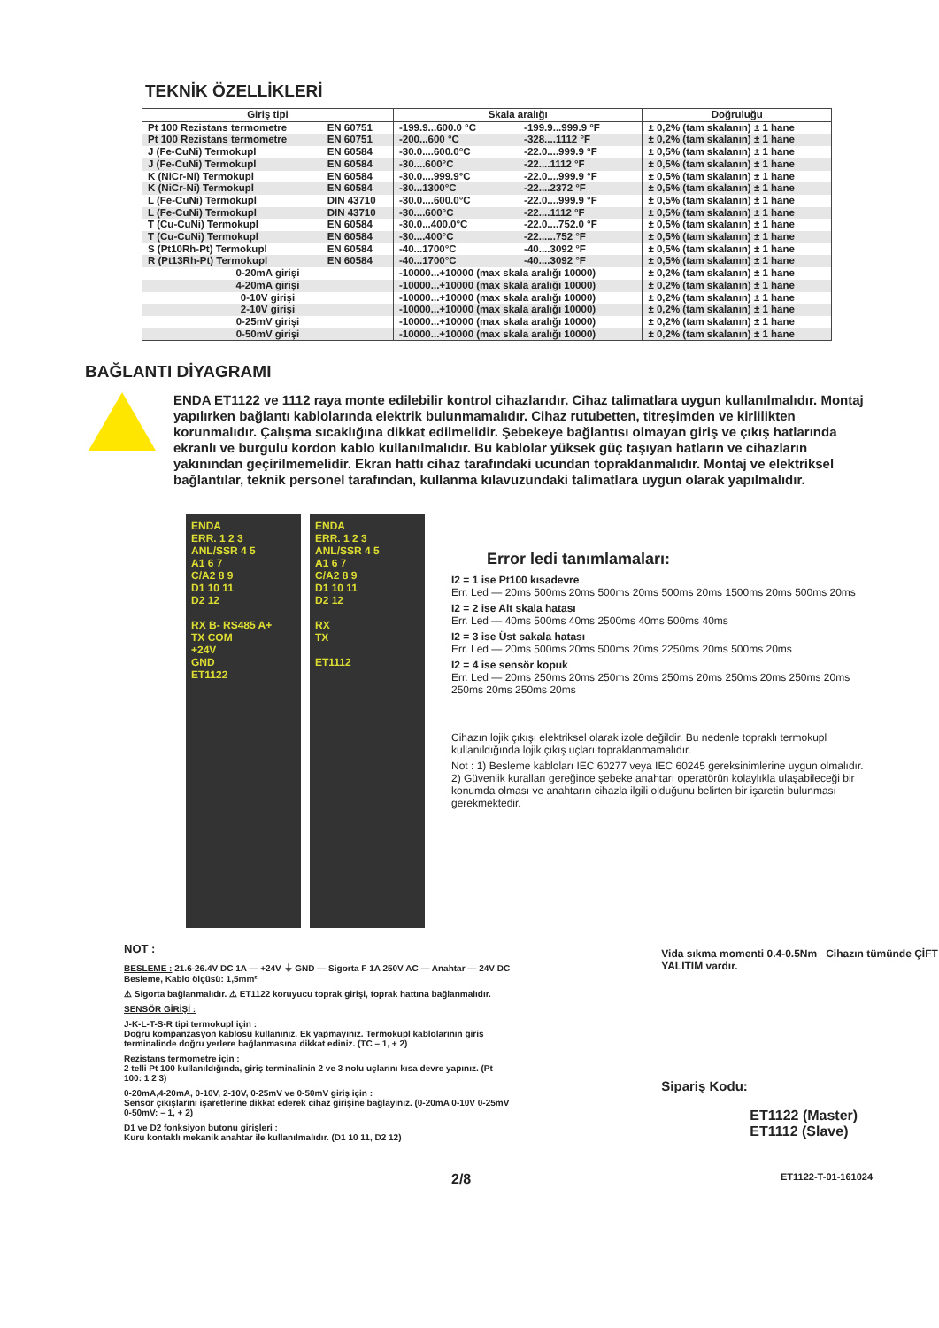TEKNİK ÖZELLİKLERİ
| Giriş tipi | | Skala aralığı | | Doğruluğu |
| --- | --- | --- | --- | --- |
| Pt 100 Rezistans termometre | EN 60751 | -199.9...600.0 °C | -199.9...999.9 °F | ± 0,2% (tam skalanın) ± 1 hane |
| Pt 100 Rezistans termometre | EN 60751 | -200...600 °C | -328....1112 °F | ± 0,2% (tam skalanın) ± 1 hane |
| J (Fe-CuNi) Termokupl | EN 60584 | -30.0....600.0°C | -22.0....999.9 °F | ± 0,5% (tam skalanın) ± 1 hane |
| J (Fe-CuNi) Termokupl | EN 60584 | -30....600°C | -22....1112 °F | ± 0,5% (tam skalanın) ± 1 hane |
| K (NiCr-Ni) Termokupl | EN 60584 | -30.0....999.9°C | -22.0....999.9 °F | ± 0,5% (tam skalanın) ± 1 hane |
| K (NiCr-Ni) Termokupl | EN 60584 | -30...1300°C | -22....2372 °F | ± 0,5% (tam skalanın) ± 1 hane |
| L (Fe-CuNi) Termokupl | DIN 43710 | -30.0....600.0°C | -22.0....999.9 °F | ± 0,5% (tam skalanın) ± 1 hane |
| L (Fe-CuNi) Termokupl | DIN 43710 | -30....600°C | -22....1112 °F | ± 0,5% (tam skalanın) ± 1 hane |
| T (Cu-CuNi) Termokupl | EN 60584 | -30.0...400.0°C | -22.0....752.0 °F | ± 0,5% (tam skalanın) ± 1 hane |
| T (Cu-CuNi) Termokupl | EN 60584 | -30....400°C | -22......752 °F | ± 0,5% (tam skalanın) ± 1 hane |
| S (Pt10Rh-Pt) Termokupl | EN 60584 | -40...1700°C | -40....3092 °F | ± 0,5% (tam skalanın) ± 1 hane |
| R (Pt13Rh-Pt) Termokupl | EN 60584 | -40...1700°C | -40....3092 °F | ± 0,5% (tam skalanın) ± 1 hane |
| 0-20mA girişi | | -10000...+10000 (max skala aralığı 10000) | | ± 0,2% (tam skalanın) ± 1 hane |
| 4-20mA girişi | | -10000...+10000 (max skala aralığı 10000) | | ± 0,2% (tam skalanın) ± 1 hane |
| 0-10V girişi | | -10000...+10000 (max skala aralığı 10000) | | ± 0,2% (tam skalanın) ± 1 hane |
| 2-10V girişi | | -10000...+10000 (max skala aralığı 10000) | | ± 0,2% (tam skalanın) ± 1 hane |
| 0-25mV girişi | | -10000...+10000 (max skala aralığı 10000) | | ± 0,2% (tam skalanın) ± 1 hane |
| 0-50mV girişi | | -10000...+10000 (max skala aralığı 10000) | | ± 0,2% (tam skalanın) ± 1 hane |
BAĞLANTI DİYAGRAMI
ENDA ET1122 ve 1112 raya monte edilebilir kontrol cihazlarıdır. Cihaz talimatlara uygun kullanılmalıdır. Montaj yapılırken bağlantı kablolarında elektrik bulunmamalıdır. Cihaz rutubetten, titreşimden ve kirlilikten korunmalıdır. Çalışma sıcaklığına dikkat edilmelidir. Şebekeye bağlantısı olmayan giriş ve çıkış hatlarında ekranlı ve burgulu kordon kablo kullanılmalıdır. Bu kablolar yüksek güç taşıyan hatların ve cihazların yakınından geçirilmemelidir. Ekran hattı cihaz tarafındaki ucundan topraklanmalıdır. Montaj ve elektriksel bağlantılar, teknik personel tarafından, kullanma kılavuzundaki talimatlara uygun olarak yapılmalıdır.
ENDA
ERR. 1 2 3
ANL/SSR 4 5
A1 6 7
C/A2 8 9
D1 10 11
D2 12
RX B- RS485 A+
TX COM
+24V
GND
ET1122
ENDA
ERR. 1 2 3
ANL/SSR 4 5
A1 6 7
C/A2 8 9
D1 10 11
D2 12
RX
TX
ET1112
Error ledi tanımlamaları:
I2 = 1 ise Pt100 kısadevre
Err. Led — 20ms 500ms 20ms 500ms 20ms 500ms 20ms 1500ms 20ms 500ms 20ms
I2 = 2 ise Alt skala hatası
Err. Led — 40ms 500ms 40ms 2500ms 40ms 500ms 40ms
I2 = 3 ise Üst sakala hatası
Err. Led — 20ms 500ms 20ms 500ms 20ms 2250ms 20ms 500ms 20ms
I2 = 4 ise sensör kopuk
Err. Led — 20ms 250ms 20ms 250ms 20ms 250ms 20ms 250ms 20ms 250ms 20ms 250ms 20ms 250ms 20ms
Cihazın lojik çıkışı elektriksel olarak izole değildir. Bu nedenle topraklı termokupl kullanıldığında lojik çıkış uçları topraklanmamalıdır.
Not : 1) Besleme kabloları IEC 60277 veya IEC 60245 gereksinimlerine uygun olmalıdır.
2) Güvenlik kuralları gereğince şebeke anahtarı operatörün kolaylıkla ulaşabileceği bir konumda olması ve anahtarın cihazla ilgili olduğunu belirten bir işaretin bulunması gerekmektedir.
NOT :
BESLEME : 21.6-26.4V DC 1A — +24V ⏚ GND — Sigorta F 1A 250V AC — Anahtar — 24V DC Besleme, Kablo ölçüsü: 1,5mm²
⚠ Sigorta bağlanmalıdır. ⚠ ET1122 koruyucu toprak girişi, toprak hattına bağlanmalıdır.
SENSÖR GİRİŞİ :
J-K-L-T-S-R tipi termokupl için :
Doğru kompanzasyon kablosu kullanınız. Ek yapmayınız. Termokupl kablolarının giriş terminalinde doğru yerlere bağlanmasına dikkat ediniz. (TC – 1, + 2)
Rezistans termometre için :
2 telli Pt 100 kullanıldığında, giriş terminalinin 2 ve 3 nolu uçlarını kısa devre yapınız. (Pt 100: 1 2 3)
0-20mA,4-20mA, 0-10V, 2-10V, 0-25mV ve 0-50mV giriş için :
Sensör çıkışlarını işaretlerine dikkat ederek cihaz girişine bağlayınız. (0-20mA 0-10V 0-25mV 0-50mV: – 1, + 2)
D1 ve D2 fonksiyon butonu girişleri :
Kuru kontaklı mekanik anahtar ile kullanılmalıdır. (D1 10 11, D2 12)
Vida sıkma momenti 0.4-0.5Nm Cihazın tümünde ÇİFT YALITIM vardır.
Sipariş Kodu:
ET1122 (Master)
ET1112 (Slave)
2/8 ET1122-T-01-161024